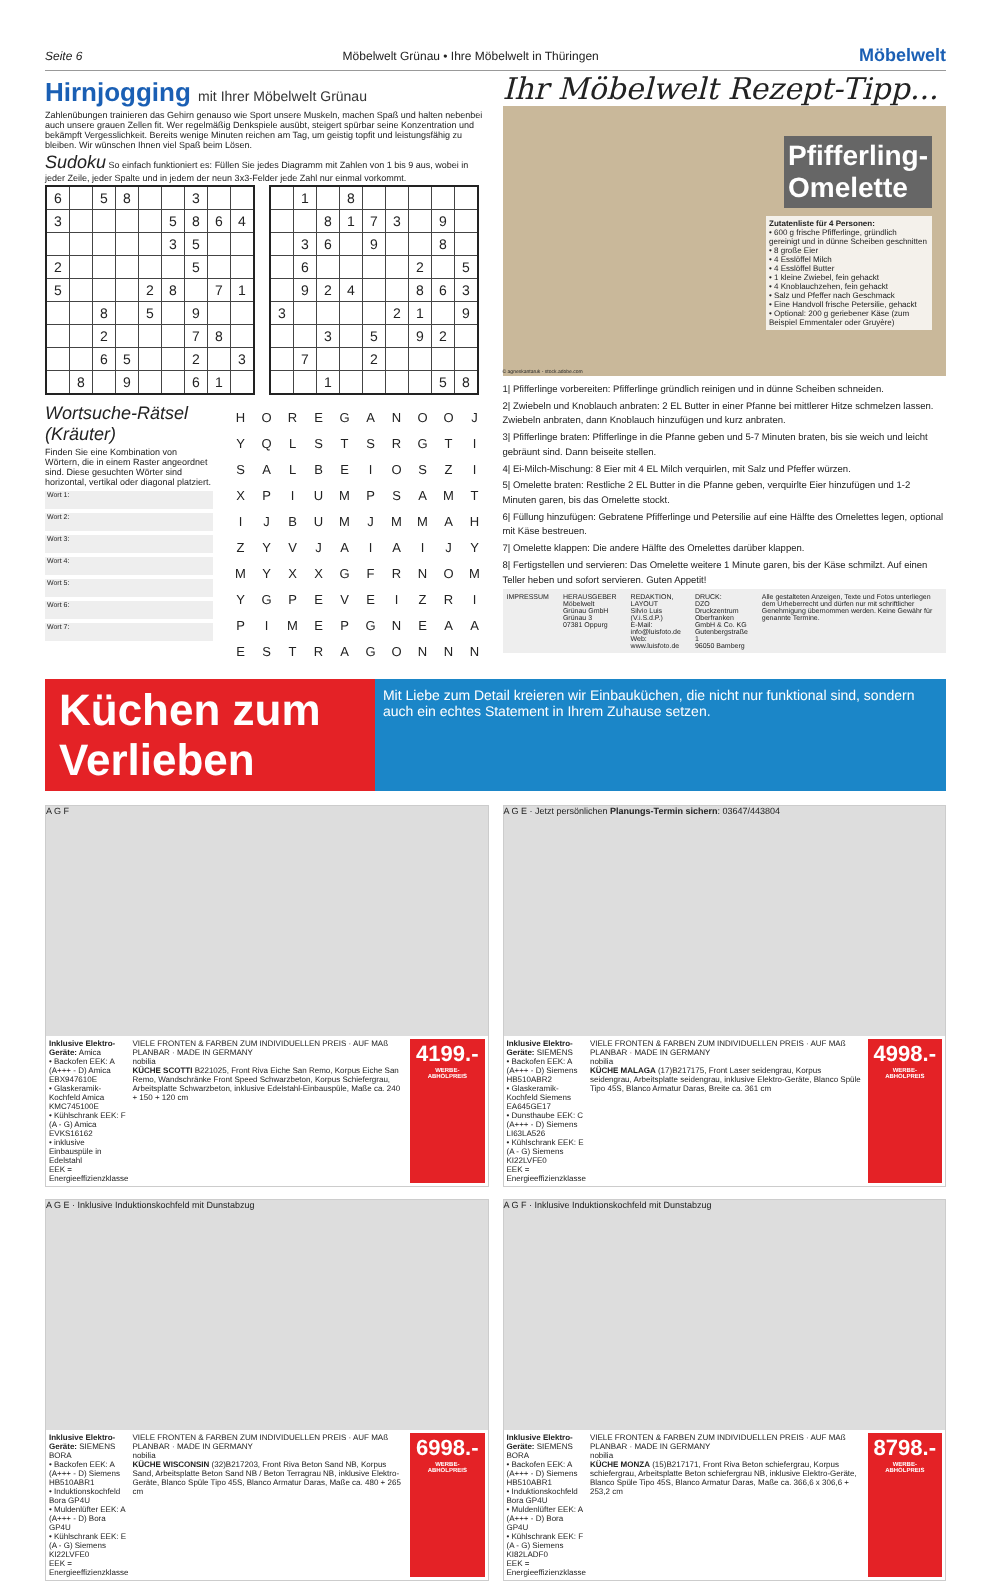Seite 6 Möbelwelt Grünau • Ihre Möbelwelt in Thüringen Möbelwelt
Hirnjogging mit Ihrer Möbelwelt Grünau
Zahlenübungen trainieren das Gehirn genauso wie Sport unsere Muskeln, machen Spaß und halten nebenbei auch unsere grauen Zellen fit. Wer regelmäßig Denkspiele ausübt, steigert spürbar seine Konzentration und bekämpft Vergesslichkeit. Bereits wenige Minuten reichen am Tag, um geistig topfit und leistungsfähig zu bleiben. Wir wünschen Ihnen viel Spaß beim Lösen.
Sudoku So einfach funktioniert es: Füllen Sie jedes Diagramm mit Zahlen von 1 bis 9 aus, wobei in jeder Zeile, jeder Spalte und in jedem der neun 3x3-Felder jede Zahl nur einmal vorkommt.
| 6 | | 5 | 8 | | | 3 | | |
| 3 | | | | | 5 | 8 | 6 | 4 |
| | | | | | 3 | 5 | | |
| 2 | | | | | | 5 | | |
| 5 | | | | 2 | 8 | | 7 | 1 |
| | | 8 | | 5 | | 9 | | |
| | | 2 | | | | 7 | 8 | |
| | | 6 | 5 | | | 2 | | 3 |
| | 8 | | 9 | | | 6 | 1 | |
| | 1 | | 8 | | | | | |
| | | 8 | 1 | 7 | 3 | | 9 | |
| | 3 | 6 | | 9 | | | 8 | |
| | 6 | | | | | 2 | | 5 |
| | 9 | 2 | 4 | | | 8 | 6 | 3 |
| 3 | | | | | 2 | 1 | | 9 |
| | | 3 | | 5 | | 9 | 2 | |
| | 7 | | | 2 | | | | |
| | | 1 | | | | | 5 | 8 |
Wortsuche-Rätsel (Kräuter)
Finden Sie eine Kombination von Wörtern, die in einem Raster angeordnet sind. Diese gesuchten Wörter sind horizontal, vertikal oder diagonal platziert.
Wort 1:
Wort 2:
Wort 3:
Wort 4:
Wort 5:
Wort 6:
Wort 7:
| H | O | R | E | G | A | N | O | O | J |
| Y | Q | L | S | T | S | R | G | T | I |
| S | A | L | B | E | I | O | S | Z | I |
| X | P | I | U | M | P | S | A | M | T |
| I | J | B | U | M | J | M | M | A | H |
| Z | Y | V | J | A | I | A | I | J | Y |
| M | Y | X | X | G | F | R | N | O | M |
| Y | G | P | E | V | E | I | Z | R | I |
| P | I | M | E | P | G | N | E | A | A |
| E | S | T | R | A | G | O | N | N | N |
Ihr Möbelwelt Rezept-Tipp...
Pfifferling-
Omelette
Zutatenliste für 4 Personen:
• 600 g frische Pfifferlinge, gründlich gereinigt und in dünne Scheiben geschnitten
• 8 große Eier
• 4 Esslöffel Milch
• 4 Esslöffel Butter
• 1 kleine Zwiebel, fein gehackt
• 4 Knoblauchzehen, fein gehackt
• Salz und Pfeffer nach Geschmack
• Eine Handvoll frische Petersilie, gehackt
• Optional: 200 g geriebener Käse (zum Beispiel Emmentaler oder Gruyère)
© agneskantaruk - stock.adobe.com
1| Pfifferlinge vorbereiten: Pfifferlinge gründlich reinigen und in dünne Scheiben schneiden.
2| Zwiebeln und Knoblauch anbraten: 2 EL Butter in einer Pfanne bei mittlerer Hitze schmelzen lassen. Zwiebeln anbraten, dann Knoblauch hinzufügen und kurz anbraten.
3| Pfifferlinge braten: Pfifferlinge in die Pfanne geben und 5-7 Minuten braten, bis sie weich und leicht gebräunt sind. Dann beiseite stellen.
4| Ei-Milch-Mischung: 8 Eier mit 4 EL Milch verquirlen, mit Salz und Pfeffer würzen.
5| Omelette braten: Restliche 2 EL Butter in die Pfanne geben, verquirlte Eier hinzufügen und 1-2 Minuten garen, bis das Omelette stockt.
6| Füllung hinzufügen: Gebratene Pfifferlinge und Petersilie auf eine Hälfte des Omelettes legen, optional mit Käse bestreuen.
7| Omelette klappen: Die andere Hälfte des Omelettes darüber klappen.
8| Fertigstellen und servieren: Das Omelette weitere 1 Minute garen, bis der Käse schmilzt. Auf einen Teller heben und sofort servieren. Guten Appetit!
IMPRESSUM HERAUSGEBER
Möbelwelt Grünau GmbH
Grünau 3
07381 Oppurg
REDAKTION, LAYOUT
Silvio Luis (V.i.S.d.P.)
E-Mail: info@luisfoto.de
Web: www.luisfoto.de
DRUCK:
DZO Druckzentrum Oberfranken GmbH & Co. KG
Gutenbergstraße 1
96050 Bamberg
Alle gestalteten Anzeigen, Texte und Fotos unterliegen dem Urheberrecht und dürfen nur mit schriftlicher Genehmigung übernommen werden. Keine Gewähr für genannte Termine.
Küchen zum Verlieben
Mit Liebe zum Detail kreieren wir Einbauküchen, die nicht nur funktional sind, sondern auch ein echtes Statement in Ihrem Zuhause setzen.
A G F
Inklusive Elektro-Geräte: Amica
• Backofen EEK: A (A+++ - D) Amica EBX947610E
• Glaskeramik-Kochfeld Amica KMC745100E
• Kühlschrank EEK: F (A - G) Amica EVKS16162
• inklusive Einbauspüle in Edelstahl
EEK = Energieeffizienzklasse
VIELE FRONTEN & FARBEN ZUM INDIVIDUELLEN PREIS · AUF MAß PLANBAR · MADE IN GERMANY
nobilia
KÜCHE SCOTTI B221025, Front Riva Eiche San Remo, Korpus Eiche San Remo, Wandschränke Front Speed Schwarzbeton, Korpus Schiefergrau, Arbeitsplatte Schwarzbeton, inklusive Edelstahl-Einbauspüle, Maße ca. 240 + 150 + 120 cm
4199.-
WERBE-ABHOLPREIS
A G E · Jetzt persönlichen Planungs-Termin sichern: 03647/443804
Inklusive Elektro-Geräte: SIEMENS
• Backofen EEK: A (A+++ - D) Siemens HB510ABR2
• Glaskeramik-Kochfeld Siemens EA645GE17
• Dunsthaube EEK: C (A+++ - D) Siemens LI63LA526
• Kühlschrank EEK: E (A - G) Siemens KI22LVFE0
EEK = Energieeffizienzklasse
VIELE FRONTEN & FARBEN ZUM INDIVIDUELLEN PREIS · AUF MAß PLANBAR · MADE IN GERMANY
nobilia
KÜCHE MALAGA (17)B217175, Front Laser seidengrau, Korpus seidengrau, Arbeitsplatte seidengrau, inklusive Elektro-Geräte, Blanco Spüle Tipo 45S, Blanco Armatur Daras, Breite ca. 361 cm
4998.-
WERBE-ABHOLPREIS
A G E · Inklusive Induktionskochfeld mit Dunstabzug
Inklusive Elektro-Geräte: SIEMENS BORA
• Backofen EEK: A (A+++ - D) Siemens HB510ABR1
• Induktionskochfeld Bora GP4U
• Muldenlüfter EEK: A (A+++ - D) Bora GP4U
• Kühlschrank EEK: E (A - G) Siemens KI22LVFE0
EEK = Energieeffizienzklasse
VIELE FRONTEN & FARBEN ZUM INDIVIDUELLEN PREIS · AUF MAß PLANBAR · MADE IN GERMANY
nobilia
KÜCHE WISCONSIN (32)B217203, Front Riva Beton Sand NB, Korpus Sand, Arbeitsplatte Beton Sand NB / Beton Terragrau NB, inklusive Elektro-Geräte, Blanco Spüle Tipo 45S, Blanco Armatur Daras, Maße ca. 480 + 265 cm
6998.-
WERBE-ABHOLPREIS
A G F · Inklusive Induktionskochfeld mit Dunstabzug
Inklusive Elektro-Geräte: SIEMENS BORA
• Backofen EEK: A (A+++ - D) Siemens HB510ABR1
• Induktionskochfeld Bora GP4U
• Muldenlüfter EEK: A (A+++ - D) Bora GP4U
• Kühlschrank EEK: F (A - G) Siemens KI82LADF0
EEK = Energieeffizienzklasse
VIELE FRONTEN & FARBEN ZUM INDIVIDUELLEN PREIS · AUF MAß PLANBAR · MADE IN GERMANY
nobilia
KÜCHE MONZA (15)B217171, Front Riva Beton schiefergrau, Korpus schiefergrau, Arbeitsplatte Beton schiefergrau NB, inklusive Elektro-Geräte, Blanco Spüle Tipo 45S, Blanco Armatur Daras, Maße ca. 366,6 x 306,6 + 253,2 cm
8798.-
WERBE-ABHOLPREIS